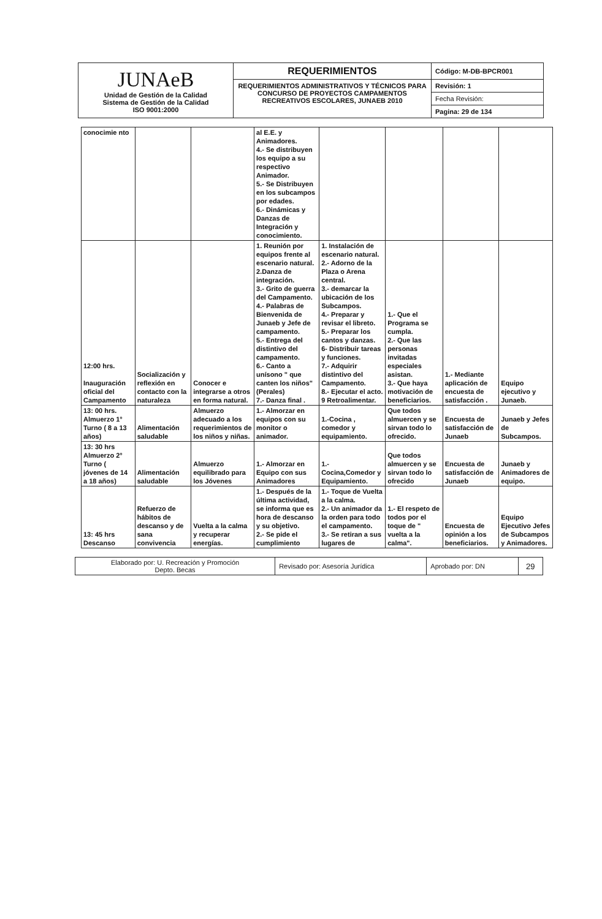| JUNAeB Unidad de Gestión de la Calidad Sistema de Gestión de la Calidad ISO 9001:2000 | REQUERIMIENTOS | Código: M-DB-BPCR001 |
| | REQUERIMIENTOS ADMINISTRATIVOS Y TÉCNICOS PARA CONCURSO DE PROYECTOS CAMPAMENTOS RECREATIVOS ESCOLARES, JUNAEB 2010 | Revisión: 1 |
| | | Fecha Revisión: |
| | | Pagina: 29 de 134 |
| conocimie nto | | | al E.E. y Animadores. 4.- Se distribuyen los equipo a su respectivo Animador. 5.- Se Distribuyen en los subcampos por edades. 6.- Dinámicas y Danzas de Integración y conocimiento. | | | | |
| 12:00 hrs. Inauguración oficial del Campamento | Socialización y reflexión en contacto con la naturaleza | Conocer e integrarse a otros en forma natural. | 1. Reunión por equipos frente al escenario natural. 2.Danza de integración. 3.- Grito de guerra del Campamento. 4.- Palabras de Bienvenida de Junaeb y Jefe de campamento. 5.- Entrega del distintivo del campamento. 6.- Canto a unísono " que canten los niños" (Perales) 7.- Danza final . | 1. Instalación de escenario natural. 2.- Adorno de la Plaza o Arena central. 3.- demarcar la ubicación de los Subcampos. 4.- Preparar y revisar el libreto. 5.- Preparar los cantos y danzas. 6- Distribuir tareas y funciones. 7.- Adquirir distintivo del Campamento. 8.- Ejecutar el acto. 9 Retroalimentar. | 1.- Que el Programa se cumpla. 2.- Que las personas invitadas especiales asistan. 3.- Que haya motivación de beneficiarios. | 1.- Mediante aplicación de encuesta de satisfacción . | Equipo ejecutivo y Junaeb. |
| 13: 00 hrs. Almuerzo 1° Turno ( 8 a 13 años) | Alimentación saludable | Almuerzo adecuado a los requerimientos de los niños y niñas. | 1.- Almorzar en equipos con su monitor o animador. | 1.-Cocina , comedor y equipamiento. | Que todos almuercen y se sirvan todo lo ofrecido. | Encuesta de satisfacción de Junaeb | Junaeb y Jefes de Subcampos. |
| 13: 30 hrs Almuerzo 2° Turno ( jóvenes de 14 a 18 años) | Alimentación saludable | Almuerzo equilibrado para los Jóvenes | 1.- Almorzar en Equipo con sus Animadores | 1.- Cocina,Comedor y Equipamiento. | Que todos almuercen y se sirvan todo lo ofrecido | Encuesta de satisfacción de Junaeb | Junaeb y Animadores de equipo. |
| 13: 45 hrs Descanso | Refuerzo de hábitos de descanso y de sana convivencia | Vuelta a la calma y recuperar energías. | 1.- Después de la última actividad, se informa que es hora de descanso y su objetivo. 2.- Se pide el cumplimiento | 1.- Toque de Vuelta a la calma. 2.- Un animador da la orden para todo el campamento. 3.- Se retiran a sus lugares de | 1.- El respeto de todos por el toque de " vuelta a la calma". | Encuesta de opinión a los beneficiarios. | Equipo Ejecutivo Jefes de Subcampos y Animadores. |
| Elaborado por: U. Recreación y Promoción Depto. Becas | Revisado por: Asesoría Jurídica | Aprobado por: DN | 29 |